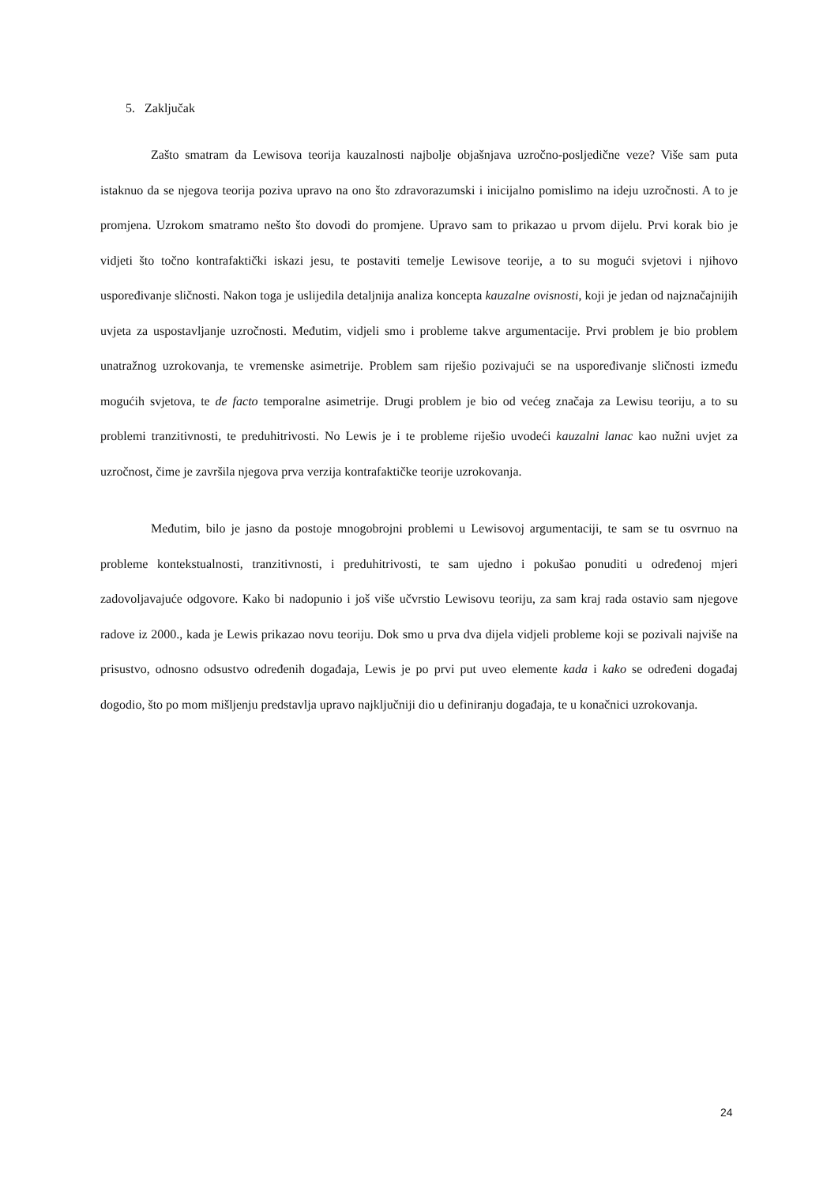5. Zaključak
Zašto smatram da Lewisova teorija kauzalnosti najbolje objašnjava uzročno-posljedične veze? Više sam puta istaknuo da se njegova teorija poziva upravo na ono što zdravorazumski i inicijalno pomislimo na ideju uzročnosti. A to je promjena. Uzrokom smatramo nešto što dovodi do promjene. Upravo sam to prikazao u prvom dijelu. Prvi korak bio je vidjeti što točno kontrafaktički iskazi jesu, te postaviti temelje Lewisove teorije, a to su mogući svjetovi i njihovo uspoređivanje sličnosti. Nakon toga je uslijedila detaljnija analiza koncepta kauzalne ovisnosti, koji je jedan od najznačajnijih uvjeta za uspostavljanje uzročnosti. Međutim, vidjeli smo i probleme takve argumentacije. Prvi problem je bio problem unatražnog uzrokovanja, te vremenske asimetrije. Problem sam riješio pozivajući se na uspoređivanje sličnosti između mogućih svjetova, te de facto temporalne asimetrije. Drugi problem je bio od većeg značaja za Lewisu teoriju, a to su problemi tranzitivnosti, te preduhitrivosti. No Lewis je i te probleme riješio uvodeći kauzalni lanac kao nužni uvjet za uzročnost, čime je završila njegova prva verzija kontrafaktičke teorije uzrokovanja.
Međutim, bilo je jasno da postoje mnogobrojni problemi u Lewisovoj argumentaciji, te sam se tu osvrnuo na probleme kontekstualnosti, tranzitivnosti, i preduhitrivosti, te sam ujedno i pokušao ponuditi u određenoj mjeri zadovoljavajuće odgovore. Kako bi nadopunio i još više učvrstio Lewisovu teoriju, za sam kraj rada ostavio sam njegove radove iz 2000., kada je Lewis prikazao novu teoriju. Dok smo u prva dva dijela vidjeli probleme koji se pozivali najviše na prisustvo, odnosno odsustvo određenih događaja, Lewis je po prvi put uveo elemente kada i kako se određeni događaj dogodio, što po mom mišljenju predstavlja upravo najključniji dio u definiranju događaja, te u konačnici uzrokovanja.
24